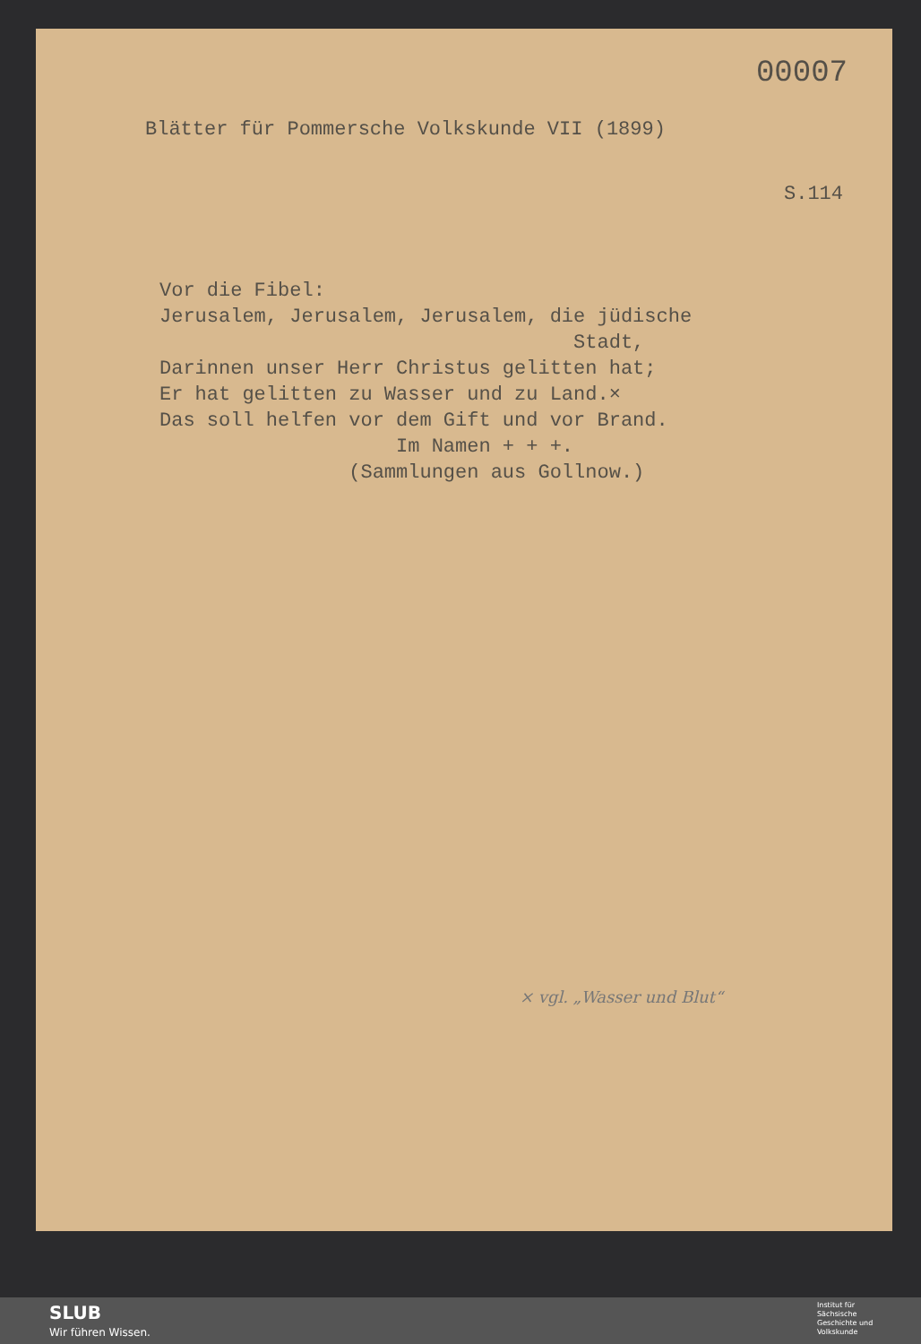00007
Blätter für Pommersche Volkskunde VII (1899)
S.114
Vor die Fibel: Jerusalem, Jerusalem, Jerusalem, die jüdische Stadt, Darinnen unser Herr Christus gelitten hat; Er hat gelitten zu Wasser und zu Land.× Das soll helfen vor dem Gift und vor Brand. Im Namen + + +. (Sammlungen aus Gollnow.)
× vgl. „Wasser und Blut“
SLUB
Wir führen Wissen.
Institut für Sächsische Geschichte und Volkskunde